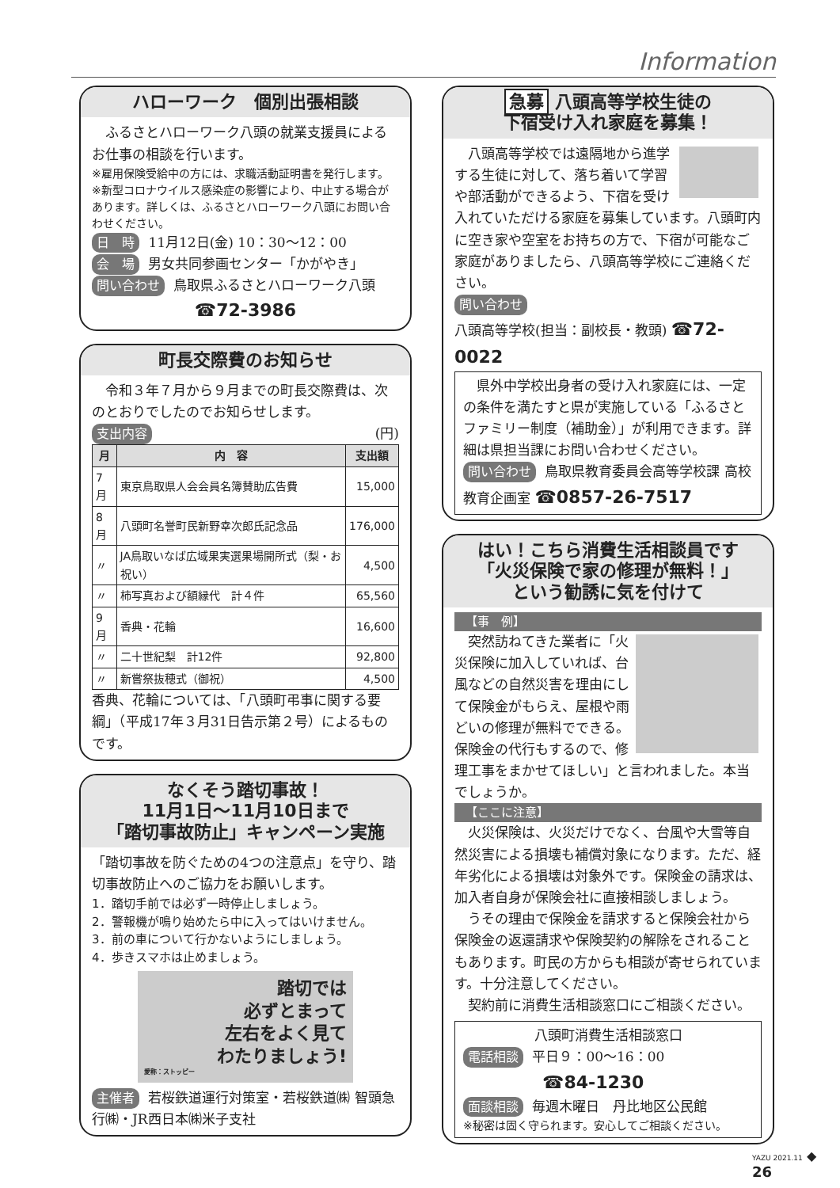Information
ハローワーク　個別出張相談
　ふるさとハローワーク八頭の就業支援員によるお仕事の相談を行います。
※雇用保険受給中の方には、求職活動証明書を発行します。
※新型コロナウイルス感染症の影響により、中止する場合があります。詳しくは、ふるさとハローワーク八頭にお問い合わせください。
日　時 11月12日(金) 10：30～12：00
会　場 男女共同参画センター「かがやき」
問い合わせ 鳥取県ふるさとハローワーク八頭
☎72-3986
町長交際費のお知らせ
　令和３年７月から９月までの町長交際費は、次のとおりでしたのでお知らせします。
支出内容 (円)
| 月 | 内 容 | 支出額 |
| --- | --- | --- |
| 7月 | 東京鳥取県人会会員名簿賛助広告費 | 15,000 |
| 8月 | 八頭町名誉町民新野幸次郎氏記念品 | 176,000 |
| 〃 | JA鳥取いなば広域果実選果場開所式（梨・お祝い） | 4,500 |
| 〃 | 柿写真および額縁代 計４件 | 65,560 |
| 9月 | 香典・花輪 | 16,600 |
| 〃 | 二十世紀梨 計12件 | 92,800 |
| 〃 | 新嘗祭抜穂式（御祝） | 4,500 |
香典、花輪については、「八頭町弔事に関する要綱」（平成17年３月31日告示第２号）によるものです。
なくそう踏切事故！
11月1日～11月10日まで
「踏切事故防止」キャンペーン実施
「踏切事故を防ぐための4つの注意点」を守り、踏切事故防止へのご協力をお願いします。
1．踏切手前では必ず一時停止しましょう。
2．警報機が鳴り始めたら中に入ってはいけません。
3．前の車について行かないようにしましょう。
4．歩きスマホは止めましょう。
踏切では
必ずとまって
左右をよく見て
わたりましょう!
愛称：ストッピー
主催者 若桜鉄道運行対策室・若桜鉄道㈱ 智頭急行㈱・JR西日本㈱米子支社
急募 八頭高等学校生徒の
下宿受け入れ家庭を募集！
　八頭高等学校では遠隔地から進学する生徒に対して、落ち着いて学習や部活動ができるよう、下宿を受け入れていただける家庭を募集しています。八頭町内に空き家や空室をお持ちの方で、下宿が可能なご家庭がありましたら、八頭高等学校にご連絡ください。
問い合わせ
八頭高等学校(担当：副校長・教頭) ☎72-0022
　県外中学校出身者の受け入れ家庭には、一定の条件を満たすと県が実施している「ふるさとファミリー制度（補助金）」が利用できます。詳細は県担当課にお問い合わせください。
問い合わせ 鳥取県教育委員会高等学校課 高校教育企画室 ☎0857-26-7517
はい！こちら消費生活相談員です
「火災保険で家の修理が無料！」
という勧誘に気を付けて
【事　例】
　突然訪ねてきた業者に「火災保険に加入していれば、台風などの自然災害を理由にして保険金がもらえ、屋根や雨どいの修理が無料でできる。保険金の代行もするので、修理工事をまかせてほしい」と言われました。本当でしょうか。
【ここに注意】
　火災保険は、火災だけでなく、台風や大雪等自然災害による損壊も補償対象になります。ただ、経年劣化による損壊は対象外です。保険金の請求は、加入者自身が保険会社に直接相談しましょう。
　うその理由で保険金を請求すると保険会社から保険金の返還請求や保険契約の解除をされることもあります。町民の方からも相談が寄せられています。十分注意してください。
　契約前に消費生活相談窓口にご相談ください。
八頭町消費生活相談窓口
電話相談 平日９：00～16：00
☎84-1230
面談相談 毎週木曜日　丹比地区公民館
※秘密は固く守られます。安心してご相談ください。
YAZU 2021.11 ◆ 26